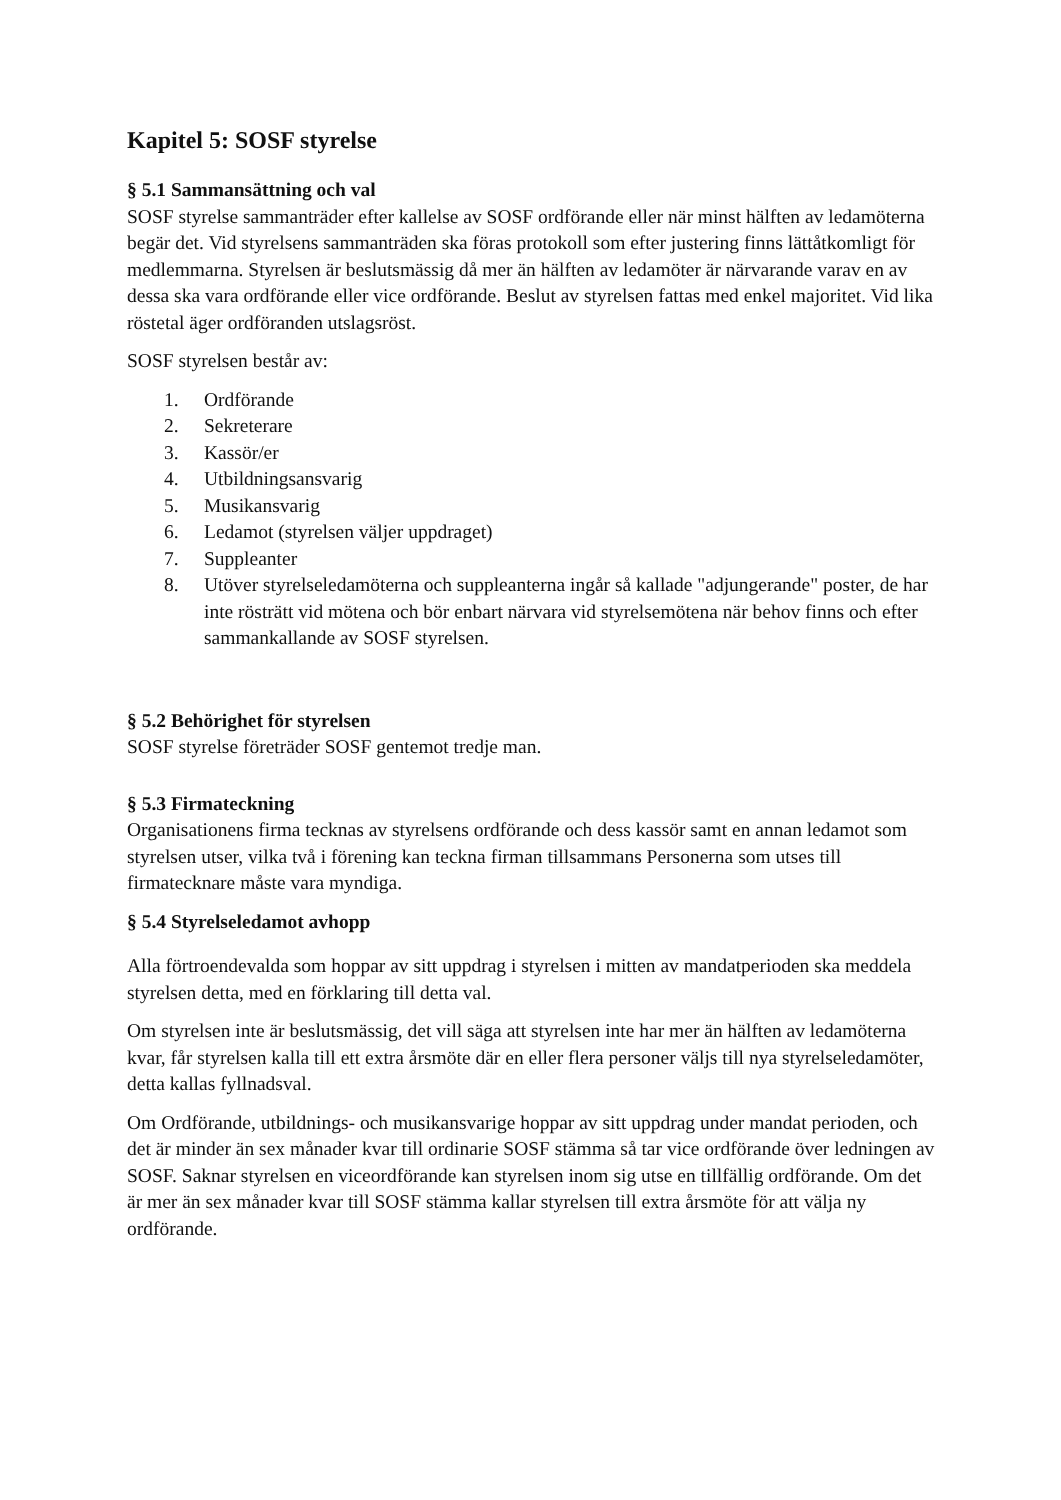Kapitel 5: SOSF styrelse
§ 5.1 Sammansättning och val
SOSF styrelse sammanträder efter kallelse av SOSF ordförande eller när minst hälften av ledamöterna begär det. Vid styrelsens sammanträden ska föras protokoll som efter justering finns lättåtkomligt för medlemmarna. Styrelsen är beslutsmässig då mer än hälften av ledamöter är närvarande varav en av dessa ska vara ordförande eller vice ordförande. Beslut av styrelsen fattas med enkel majoritet. Vid lika röstetal äger ordföranden utslagsröst.
SOSF styrelsen består av:
1. Ordförande
2. Sekreterare
3. Kassör/er
4. Utbildningsansvarig
5. Musikansvarig
6. Ledamot (styrelsen väljer uppdraget)
7. Suppleanter
8. Utöver styrelseledamöterna och suppleanterna ingår så kallade "adjungerande" poster, de har inte rösträtt vid mötena och bör enbart närvara vid styrelsemötena när behov finns och efter sammankallande av SOSF styrelsen.
§ 5.2 Behörighet för styrelsen
SOSF styrelse företräder SOSF gentemot tredje man.
§ 5.3 Firmateckning
Organisationens firma tecknas av styrelsens ordförande och dess kassör samt en annan ledamot som styrelsen utser, vilka två i förening kan teckna firman tillsammans Personerna som utses till firmatecknare måste vara myndiga.
§ 5.4 Styrelseledamot avhopp
Alla förtroendevalda som hoppar av sitt uppdrag i styrelsen i mitten av mandatperioden ska meddela styrelsen detta, med en förklaring till detta val.
Om styrelsen inte är beslutsmässig, det vill säga att styrelsen inte har mer än hälften av ledamöterna kvar, får styrelsen kalla till ett extra årsmöte där en eller flera personer väljs till nya styrelseledamöter, detta kallas fyllnadsval.
Om Ordförande, utbildnings- och musikansvarige hoppar av sitt uppdrag under mandat perioden, och det är minder än sex månader kvar till ordinarie SOSF stämma så tar vice ordförande över ledningen av SOSF. Saknar styrelsen en viceordförande kan styrelsen inom sig utse en tillfällig ordförande. Om det är mer än sex månader kvar till SOSF stämma kallar styrelsen till extra årsmöte för att välja ny ordförande.